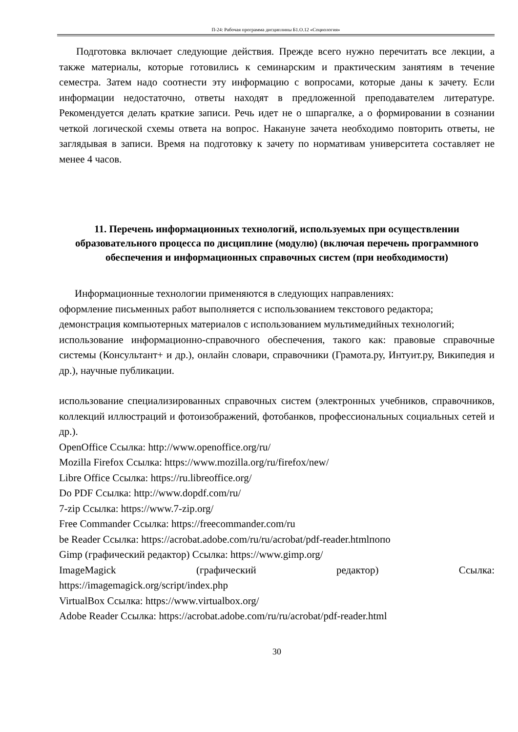П-24: Рабочая программа дисциплины Б1.О.12 «Социология»
Подготовка включает следующие действия. Прежде всего нужно перечитать все лекции, а также материалы, которые готовились к семинарским и практическим занятиям в течение семестра. Затем надо соотнести эту информацию с вопросами, которые даны к зачету. Если информации недостаточно, ответы находят в предложенной преподавателем литературе. Рекомендуется делать краткие записи. Речь идет не о шпаргалке, а о формировании в сознании четкой логической схемы ответа на вопрос. Накануне зачета необходимо повторить ответы, не заглядывая в записи. Время на подготовку к зачету по нормативам университета составляет не менее 4 часов.
11. Перечень информационных технологий, используемых при осуществлении образовательного процесса по дисциплине (модулю) (включая перечень программного обеспечения и информационных справочных систем (при необходимости)
Информационные технологии применяются в следующих направлениях:
оформление письменных работ выполняется с использованием текстового редактора;
демонстрация компьютерных материалов с использованием мультимедийных технологий;
использование информационно-справочного обеспечения, такого как: правовые справочные системы (Консультант+ и др.), онлайн словари, справочники (Грамота.ру, Интуит.ру, Википедия и др.), научные публикации.
использование специализированных справочных систем (электронных учебников, справочников, коллекций иллюстраций и фотоизображений, фотобанков, профессиональных социальных сетей и др.).
OpenOffice Ссылка: http://www.openoffice.org/ru/
Mozilla Firefox Ссылка: https://www.mozilla.org/ru/firefox/new/
Libre Office Ссылка: https://ru.libreoffice.org/
Do PDF Ссылка: http://www.dopdf.com/ru/
7-zip Ссылка: https://www.7-zip.org/
Free Commander Ссылка: https://freecommander.com/ru
be Reader Ссылка: https://acrobat.adobe.com/ru/ru/acrobat/pdf-reader.htmlпопо
Gimp (графический редактор) Ссылка: https://www.gimp.org/
ImageMagick (графический редактор) Ссылка:
https://imagemagick.org/script/index.php
VirtualBox Ссылка: https://www.virtualbox.org/
Adobe Reader Ссылка: https://acrobat.adobe.com/ru/ru/acrobat/pdf-reader.html
30